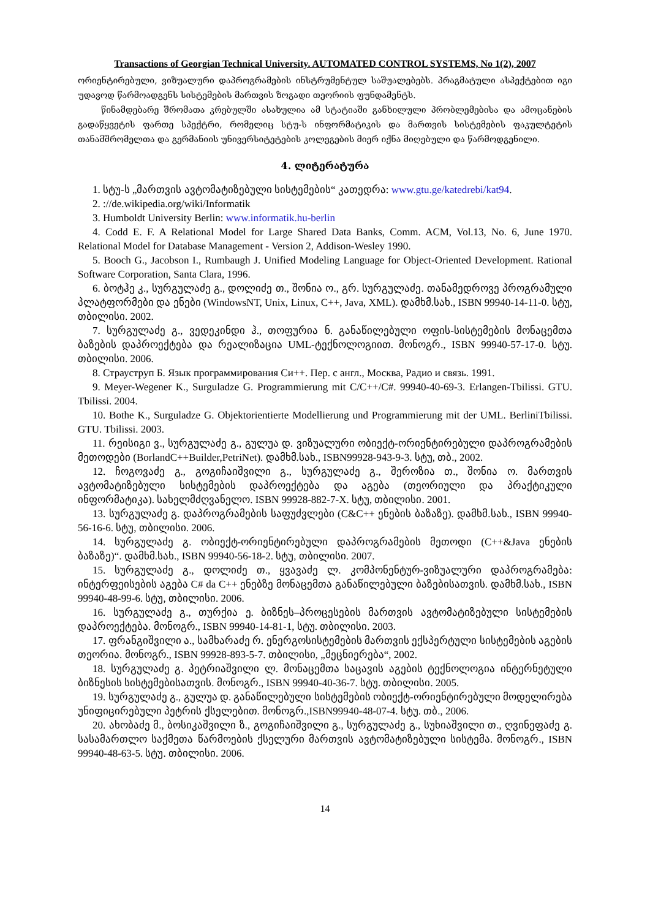Transactions of Georgian Technical University. AUTOMATED CONTROL SYSTEMS, No 1(2), 2007
ორიენტირებული, ვიზუალური დაპროგრამების ინსტრუმენტულ საშუალებებს. პრაგმატული ასპექტებით იგი უდავოდ წარმოადგენს სისტემების მართვის ზოგადი თეორიის ფუნდამენტს.
წინამდებარე შრომათა კრებულში ასახულია ამ სტატიაში განხილული პრობლემებისა და ამოცანების გადაწყვეტის ფართე სპექტრი, რომელიც სტუ-ს ინფორმატიკის და მართვის სისტემების ფაკულტეტის თანამშრომელთა და გერმანიის უნივერსიტეტების კოლეგების მიერ იქნა მიღებული და წარმოდგენილი.
4. ლიტერატურა
1. სტუ-ს „მართვის ავტომატიზებული სისტემების“ კათედრა: www.gtu.ge/katedrebi/kat94.
2. ://de.wikipedia.org/wiki/Informatik
3. Humboldt University Berlin: www.informatik.hu-berlin
4. Codd E. F. A Relational Model for Large Shared Data Banks, Comm. ACM, Vol.13, No. 6, June 1970. Relational Model for Database Management - Version 2, Addison-Wesley 1990.
5. Booch G., Jacobson I., Rumbaugh J. Unified Modeling Language for Object-Oriented Development. Rational Software Corporation, Santa Clara, 1996.
6. ბოტჰე კ., სურგულაძე გ., დოლიძე თ., შონია ო., გრ. სურგულაძე. თანამედროვე პროგრამული პლატფორმები და ენები (WindowsNT, Unix, Linux, C++, Java, XML). დამხმ.სახ., ISBN 99940-14-11-0. სტუ, თბილისი. 2002.
7. სურგულაძე გ., ვედეკინდი ჰ., თოფურია ნ. განაწილებული ოფის-სისტემების მონაცემთა ბაზების დაპროექტება და რეალიზაცია UML-ტექნოლოგიით. მონოგრ., ISBN 99940-57-17-0. სტუ. თბილისი. 2006.
8. Страуструп Б. Язык программирования Си++. Пер. с англ., Москва, Радио и связь. 1991.
9. Meyer-Wegener K., Surguladze G. Programmierung mit C/C++/C#. 99940-40-69-3. Erlangen-Tbilissi. GTU. Tbilissi. 2004.
10. Bothe K., Surguladze G. Objektorientierte Modellierung und Programmierung mit der UML. BerliniTbilissi. GTU. Tbilissi. 2003.
11. რეისიგი ვ., სურგულაძე გ., გულუა დ. ვიზუალური ობიექტ-ორიენტირებული დაპროგრამების მეთოდები (BorlandC++Builder,PetriNet). დამხმ.სახ., ISBN99928-943-9-3. სტუ, თბ., 2002.
12. ჩოგოვაძე გ., გოგიჩაიშვილი გ., სურგულაძე გ., შეროზია თ., შონია ო. მართვის ავტომატიზებული სისტემების დაპროექტება და აგება (თეორიული და პრაქტიკული ინფორმატიკა). სახელმძღვანელო. ISBN 99928-882-7-X. სტუ, თბილისი. 2001.
13. სურგულაძე გ. დაპროგრამების საფუძვლები (C&C++ ენების ბაზაზე). დამხმ.სახ., ISBN 99940-56-16-6. სტუ, თბილისი. 2006.
14. სურგულაძე გ. ობიექტ-ორიენტირებული დაპროგრამების მეთოდი (C++&Java ენების ბაზაზე)“. დამხმ.სახ., ISBN 99940-56-18-2. სტუ, თბილისი. 2007.
15. სურგულაძე გ., დოლიძე თ., ყვავაძე ლ. კომპონენტურ-ვიზუალური დაპროგრამება: ინტერფეისების აგება C# da C++ ენებზე მონაცემთა განაწილებული ბაზებისათვის. დამხმ.სახ., ISBN 99940-48-99-6. სტუ, თბილისი. 2006.
16. სურგულაძე გ., თურქია ე. ბიზნეს–პროცესების მართვის ავტომატიზებული სისტემების დაპროექტება. მონოგრ., ISBN 99940-14-81-1, სტუ. თბილისი. 2003.
17. ფრანგიშვილი ა., სამხარაძე რ. ენერგოსისტემების მართვის ექსპერტული სისტემების აგების თეორია. მონოგრ., ISBN 99928-893-5-7. თბილისი, „მეცნიერება“, 2002.
18. სურგულაძე გ. პეტრიაშვილი ლ. მონაცემთა საცავის აგების ტექნოლოგია ინტერნეტული ბიზნესის სისტემებისათვის. მონოგრ., ISBN 99940-40-36-7. სტუ. თბილისი. 2005.
19. სურგულაძე გ., გულუა დ. განაწილებული სისტემების ობიექტ-ორიენტირებული მოდელირება უნიფიცირებული პეტრის ქსელებით. მონოგრ.,ISBN99940-48-07-4. სტუ. თბ., 2006.
20. ახობაძე მ., ბოსიკაშვილი ზ., გოგიჩაიშვილი გ., სურგულაძე გ., სუხიაშვილი თ., ღვინეფაძე გ. სასამართლო საქმეთა წარმოების ქსელური მართვის ავტომატიზებული სისტემა. მონოგრ., ISBN 99940-48-63-5. სტუ. თბილისი. 2006.
14